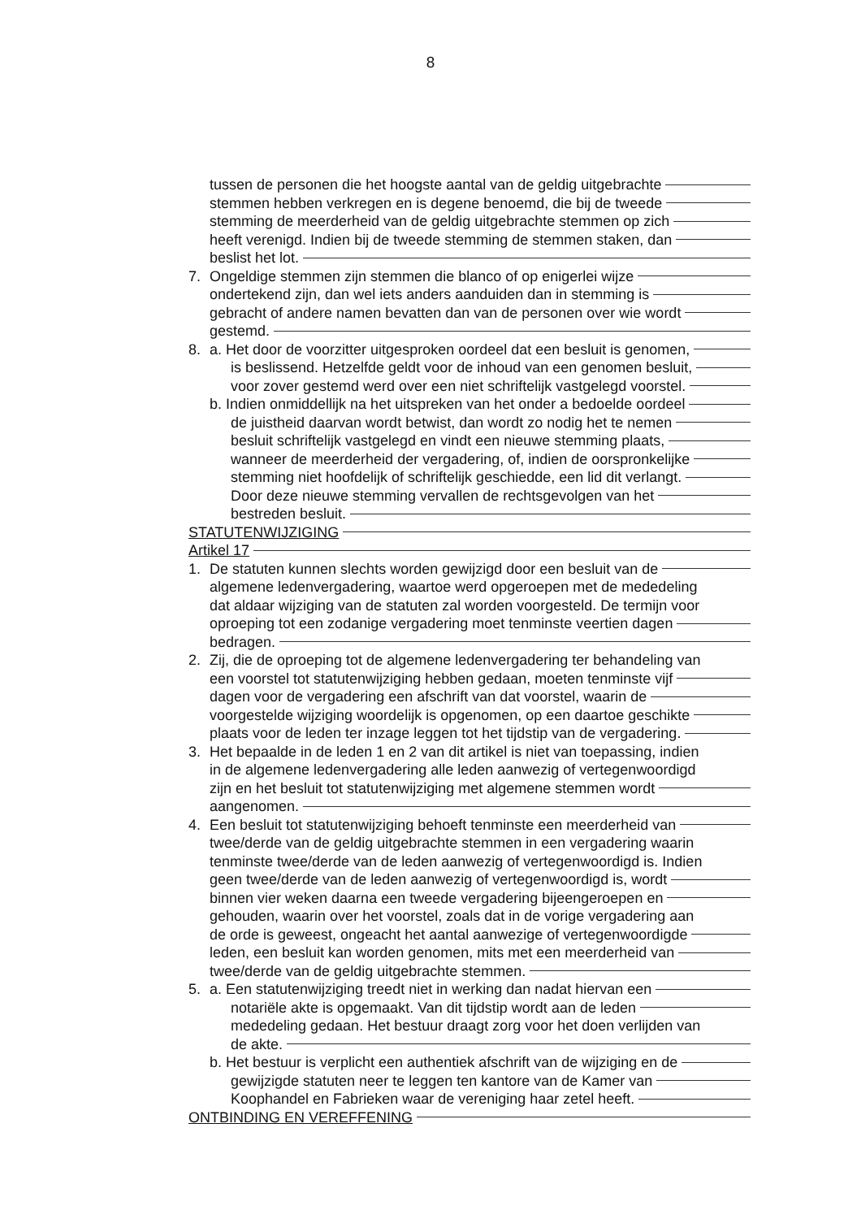8
tussen de personen die het hoogste aantal van de geldig uitgebrachte
stemmen hebben verkregen en is degene benoemd, die bij de tweede
stemming de meerderheid van de geldig uitgebrachte stemmen op zich
heeft verenigd. Indien bij de tweede stemming de stemmen staken, dan
beslist het lot.
7. Ongeldige stemmen zijn stemmen die blanco of op enigerlei wijze
ondertekend zijn, dan wel iets anders aanduiden dan in stemming is
gebracht of andere namen bevatten dan van de personen over wie wordt
gestemd.
8. a. Het door de voorzitter uitgesproken oordeel dat een besluit is genomen,
is beslissend. Hetzelfde geldt voor de inhoud van een genomen besluit,
voor zover gestemd werd over een niet schriftelijk vastgelegd voorstel.
b. Indien onmiddellijk na het uitspreken van het onder a bedoelde oordeel
de juistheid daarvan wordt betwist, dan wordt zo nodig het te nemen
besluit schriftelijk vastgelegd en vindt een nieuwe stemming plaats,
wanneer de meerderheid der vergadering, of, indien de oorspronkelijke
stemming niet hoofdelijk of schriftelijk geschiedde, een lid dit verlangt.
Door deze nieuwe stemming vervallen de rechtsgevolgen van het
bestreden besluit.
STATUTENWIJZIGING
Artikel 17
1. De statuten kunnen slechts worden gewijzigd door een besluit van de
algemene ledenvergadering, waartoe werd opgeroepen met de mededeling
dat aldaar wijziging van de statuten zal worden voorgesteld. De termijn voor
oproeping tot een zodanige vergadering moet tenminste veertien dagen
bedragen.
2. Zij, die de oproeping tot de algemene ledenvergadering ter behandeling van
een voorstel tot statutenwijziging hebben gedaan, moeten tenminste vijf
dagen voor de vergadering een afschrift van dat voorstel, waarin de
voorgestelde wijziging woordelijk is opgenomen, op een daartoe geschikte
plaats voor de leden ter inzage leggen tot het tijdstip van de vergadering.
3. Het bepaalde in de leden 1 en 2 van dit artikel is niet van toepassing, indien
in de algemene ledenvergadering alle leden aanwezig of vertegenwoordigd
zijn en het besluit tot statutenwijziging met algemene stemmen wordt
aangenomen.
4. Een besluit tot statutenwijziging behoeft tenminste een meerderheid van
twee/derde van de geldig uitgebrachte stemmen in een vergadering waarin
tenminste twee/derde van de leden aanwezig of vertegenwoordigd is. Indien
geen twee/derde van de leden aanwezig of vertegenwoordigd is, wordt
binnen vier weken daarna een tweede vergadering bijeengeroepen en
gehouden, waarin over het voorstel, zoals dat in de vorige vergadering aan
de orde is geweest, ongeacht het aantal aanwezige of vertegenwoordigde
leden, een besluit kan worden genomen, mits met een meerderheid van
twee/derde van de geldig uitgebrachte stemmen.
5. a. Een statutenwijziging treedt niet in werking dan nadat hiervan een
notariële akte is opgemaakt. Van dit tijdstip wordt aan de leden
mededeling gedaan. Het bestuur draagt zorg voor het doen verlijden van
de akte.
b. Het bestuur is verplicht een authentiek afschrift van de wijziging en de
gewijzigde statuten neer te leggen ten kantore van de Kamer van
Koophandel en Fabrieken waar de vereniging haar zetel heeft.
ONTBINDING EN VEREFFENING